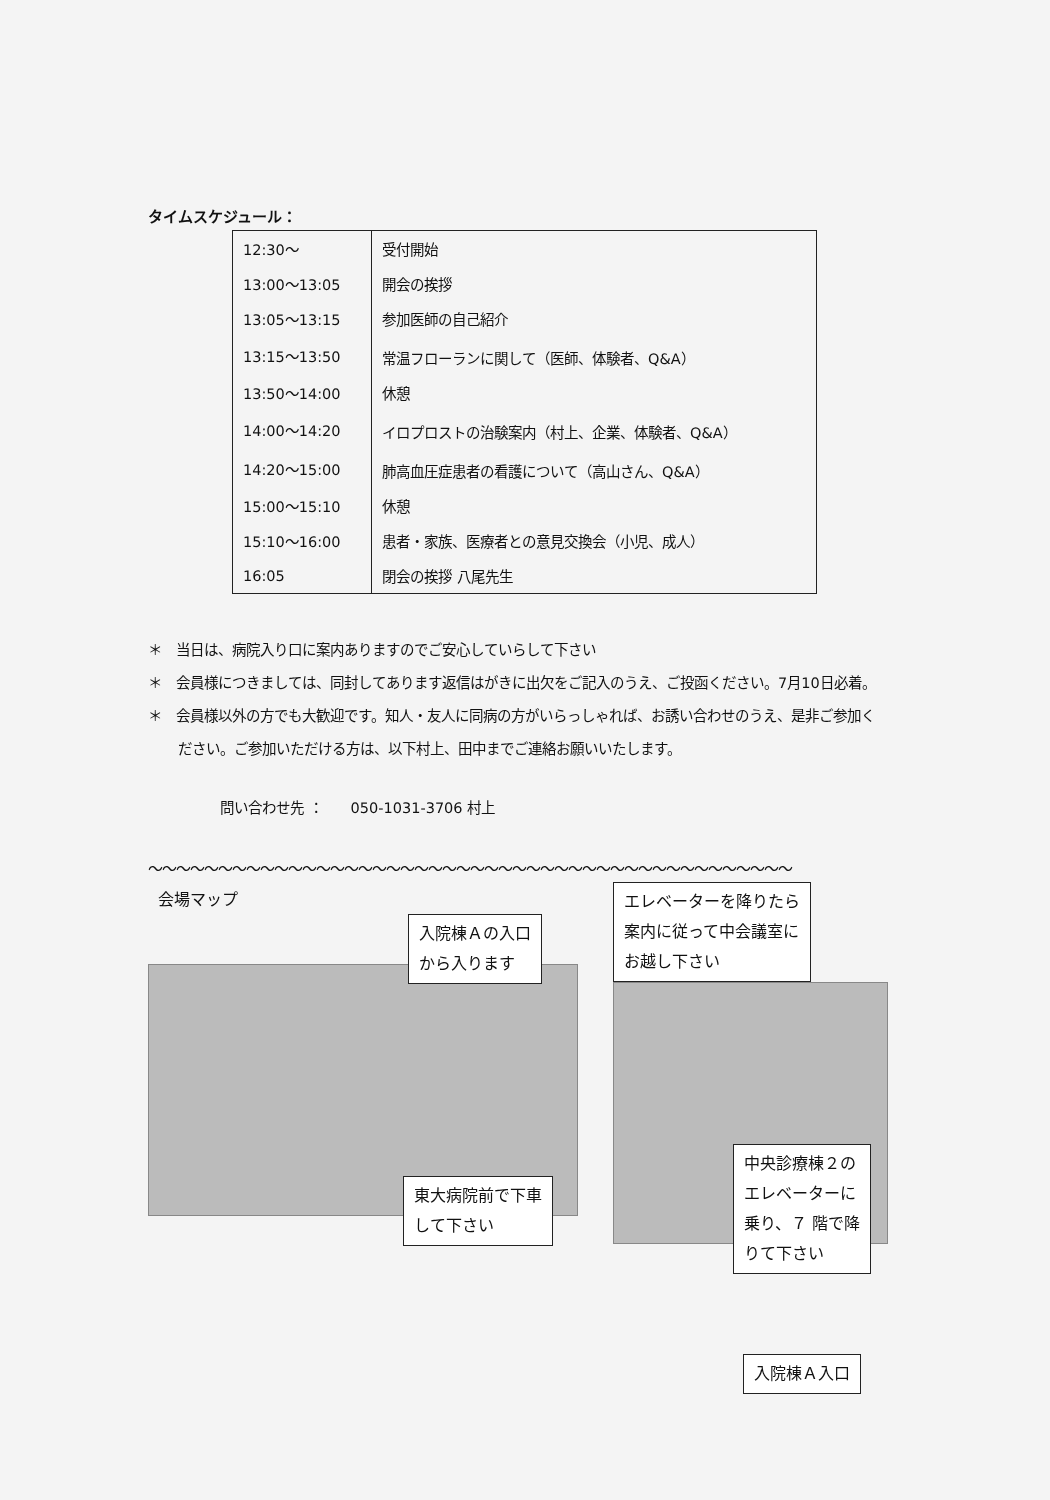タイムスケジュール：
| 12:30～ | 受付開始 |
| 13:00～13:05 | 開会の挨拶 |
| 13:05～13:15 | 参加医師の自己紹介 |
| 13:15～13:50 | 常温フローランに関して（医師、体験者、Q&A） |
| 13:50～14:00 | 休憩 |
| 14:00～14:20 | イロプロストの治験案内（村上、企業、体験者、Q&A） |
| 14:20～15:00 | 肺高血圧症患者の看護について（高山さん、Q&A） |
| 15:00～15:10 | 休憩 |
| 15:10～16:00 | 患者・家族、医療者との意見交換会（小児、成人） |
| 16:05 | 閉会の挨拶 八尾先生 |
＊　当日は、病院入り口に案内ありますのでご安心していらして下さい
＊　会員様につきましては、同封してあります返信はがきに出欠をご記入のうえ、ご投函ください。7月10日必着。
＊　会員様以外の方でも大歓迎です。知人・友人に同病の方がいらっしゃれば、お誘い合わせのうえ、是非ご参加ください。ご参加いただける方は、以下村上、田中までご連絡お願いいたします。
問い合わせ先 ：　　050-1031-3706 村上
～～～～～～～～～～～～～～～～～～～～～～～～～～～～～～～～～～～～～～～～～～～～～～
会場マップ
入院棟Ａの入口
から入ります
東大病院前で下車
して下さい
エレベーターを降りたら
案内に従って中会議室に
お越し下さい
中央診療棟２の
エレベーターに
乗り、７ 階で降
りて下さい
入院棟Ａ入口